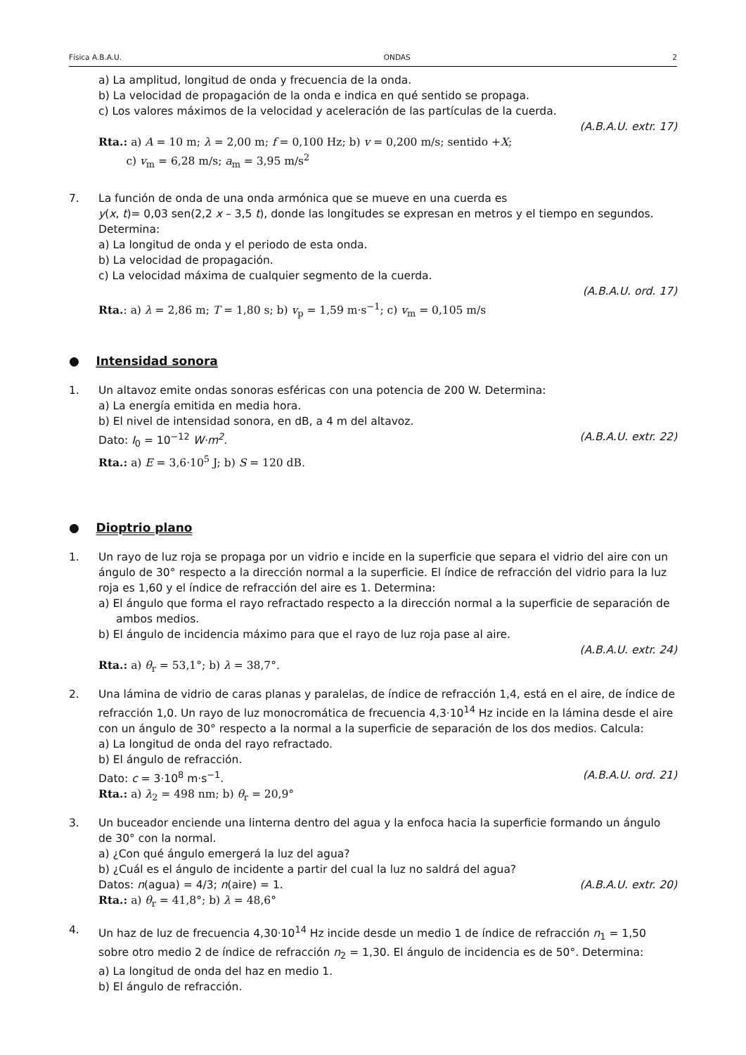Física A.B.A.U. ONDAS 2
a) La amplitud, longitud de onda y frecuencia de la onda.
b) La velocidad de propagación de la onda e indica en qué sentido se propaga.
c) Los valores máximos de la velocidad y aceleración de las partículas de la cuerda.
(A.B.A.U. extr. 17)
Rta.: a) A = 10 m; λ = 2,00 m; f = 0,100 Hz; b) v = 0,200 m/s; sentido +X;
c) v<sub>m</sub> = 6,28 m/s; a<sub>m</sub> = 3,95 m/s<sup>2</sup>
7. La función de onda de una onda armónica que se mueve en una cuerda es
y(x, t)= 0,03 sen(2,2 x – 3,5 t), donde las longitudes se expresan en metros y el tiempo en segundos. Determina:
a) La longitud de onda y el periodo de esta onda.
b) La velocidad de propagación.
c) La velocidad máxima de cualquier segmento de la cuerda.
(A.B.A.U. ord. 17)
Rta.: a) λ = 2,86 m; T = 1,80 s; b) v<sub>p</sub> = 1,59 m·s<sup>−1</sup>; c) v<sub>m</sub> = 0,105 m/s
● Intensidad sonora
1. Un altavoz emite ondas sonoras esféricas con una potencia de 200 W. Determina:
a) La energía emitida en media hora.
b) El nivel de intensidad sonora, en dB, a 4 m del altavoz.
Dato: I<sub>0</sub> = 10<sup>−12</sup> W·m<sup>2</sup>. (A.B.A.U. extr. 22)
Rta.: a) E = 3,6·10<sup>5</sup> J; b) S = 120 dB.
● Dioptrio plano
1. Un rayo de luz roja se propaga por un vidrio e incide en la superficie que separa el vidrio del aire con un ángulo de 30° respecto a la dirección normal a la superficie. El índice de refracción del vidrio para la luz roja es 1,60 y el índice de refracción del aire es 1. Determina:
a) El ángulo que forma el rayo refractado respecto a la dirección normal a la superficie de separación de ambos medios.
b) El ángulo de incidencia máximo para que el rayo de luz roja pase al aire.
(A.B.A.U. extr. 24)
Rta.: a) θ<sub>r</sub> = 53,1°; b) λ = 38,7°.
2. Una lámina de vidrio de caras planas y paralelas, de índice de refracción 1,4, está en el aire, de índice de refracción 1,0. Un rayo de luz monocromática de frecuencia 4,3·10<sup>14</sup> Hz incide en la lámina desde el aire con un ángulo de 30° respecto a la normal a la superficie de separación de los dos medios. Calcula:
a) La longitud de onda del rayo refractado.
b) El ángulo de refracción.
Dato: c = 3·10<sup>8</sup> m·s<sup>−1</sup>. (A.B.A.U. ord. 21)
Rta.: a) λ<sub>2</sub> = 498 nm; b) θ<sub>r</sub> = 20,9°
3. Un buceador enciende una linterna dentro del agua y la enfoca hacia la superficie formando un ángulo de 30° con la normal.
a) ¿Con qué ángulo emergerá la luz del agua?
b) ¿Cuál es el ángulo de incidente a partir del cual la luz no saldrá del agua?
Datos: n(agua) = 4/3; n(aire) = 1. (A.B.A.U. extr. 20)
Rta.: a) θ<sub>r</sub> = 41,8°; b) λ = 48,6°
4. Un haz de luz de frecuencia 4,30·10<sup>14</sup> Hz incide desde un medio 1 de índice de refracción n<sub>1</sub> = 1,50 sobre otro medio 2 de índice de refracción n<sub>2</sub> = 1,30. El ángulo de incidencia es de 50°. Determina:
a) La longitud de onda del haz en medio 1.
b) El ángulo de refracción.